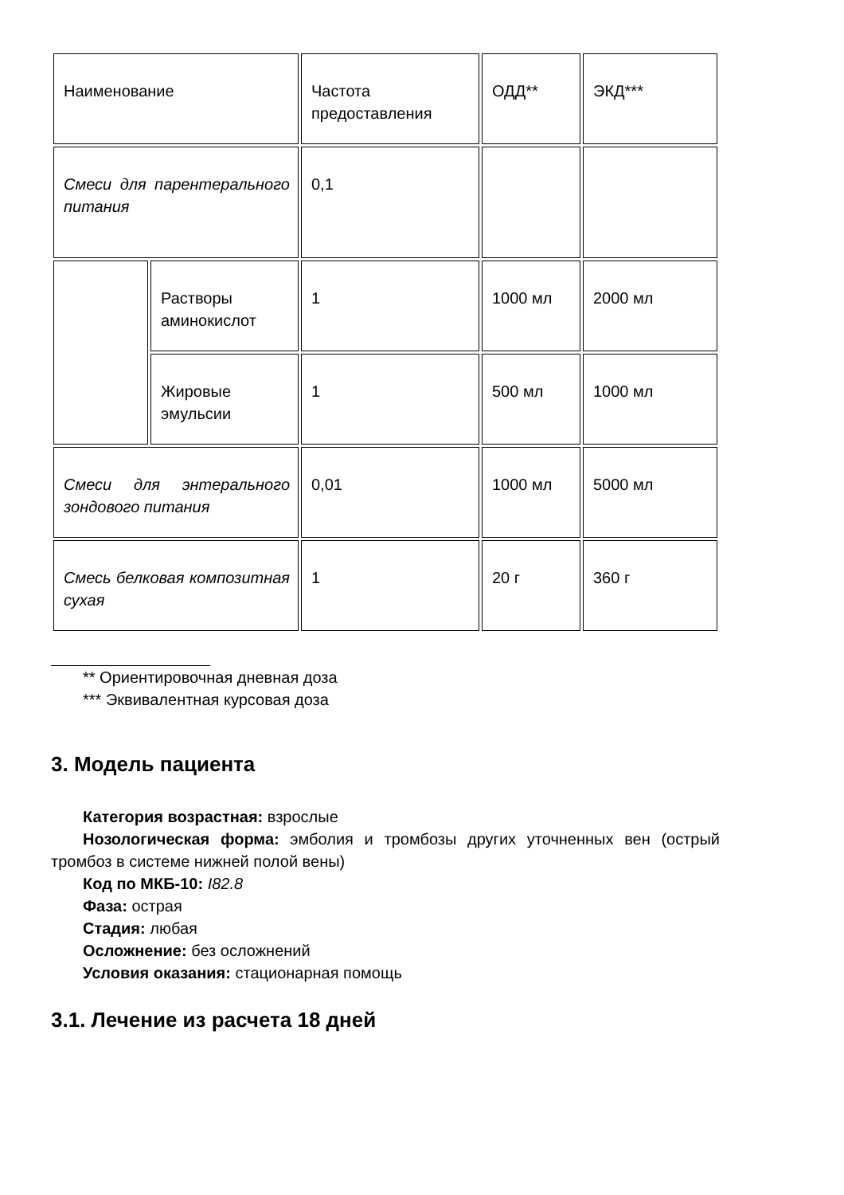| Наименование | | Частота предоставления | ОДД** | ЭКД*** |
| Смеси для парентерального питания | | 0,1 | | |
| | Растворы аминокислот | 1 | 1000 мл | 2000 мл |
| | Жировые эмульсии | 1 | 500 мл | 1000 мл |
| Смеси для энтерального зондового питания | | 0,01 | 1000 мл | 5000 мл |
| Смесь белковая композитная сухая | | 1 | 20 г | 360 г |
** Ориентировочная дневная доза
*** Эквивалентная курсовая доза
3. Модель пациента
Категория возрастная: взрослые
Нозологическая форма: эмболия и тромбозы других уточненных вен (острый тромбоз в системе нижней полой вены)
Код по МКБ-10: I82.8
Фаза: острая
Стадия: любая
Осложнение: без осложнений
Условия оказания: стационарная помощь
3.1. Лечение из расчета 18 дней